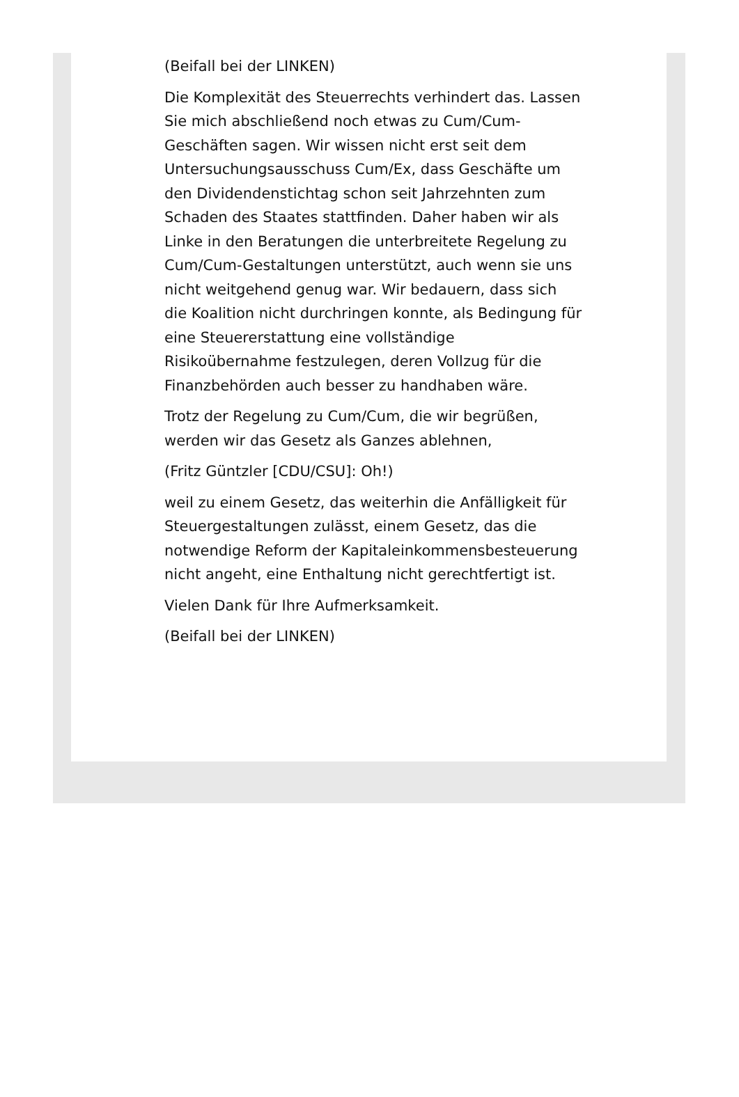(Beifall bei der LINKEN)
Die Komplexität des Steuerrechts verhindert das. Lassen Sie mich abschließend noch etwas zu Cum/Cum-Geschäften sagen. Wir wissen nicht erst seit dem Untersuchungsausschuss Cum/Ex, dass Geschäfte um den Dividendenstichtag schon seit Jahrzehnten zum Schaden des Staates stattfinden. Daher haben wir als Linke in den Beratungen die unterbreitete Regelung zu Cum/Cum-Gestaltungen unterstützt, auch wenn sie uns nicht weitgehend genug war. Wir bedauern, dass sich die Koalition nicht durchringen konnte, als Bedingung für eine Steuererstattung eine vollständige Risikoübernahme festzulegen, deren Vollzug für die Finanzbehörden auch besser zu handhaben wäre.
Trotz der Regelung zu Cum/Cum, die wir begrüßen, werden wir das Gesetz als Ganzes ablehnen,
(Fritz Güntzler [CDU/CSU]: Oh!)
weil zu einem Gesetz, das weiterhin die Anfälligkeit für Steuergestaltungen zulässt, einem Gesetz, das die notwendige Reform der Kapitaleinkommensbesteuerung nicht angeht, eine Enthaltung nicht gerechtfertigt ist.
Vielen Dank für Ihre Aufmerksamkeit.
(Beifall bei der LINKEN)